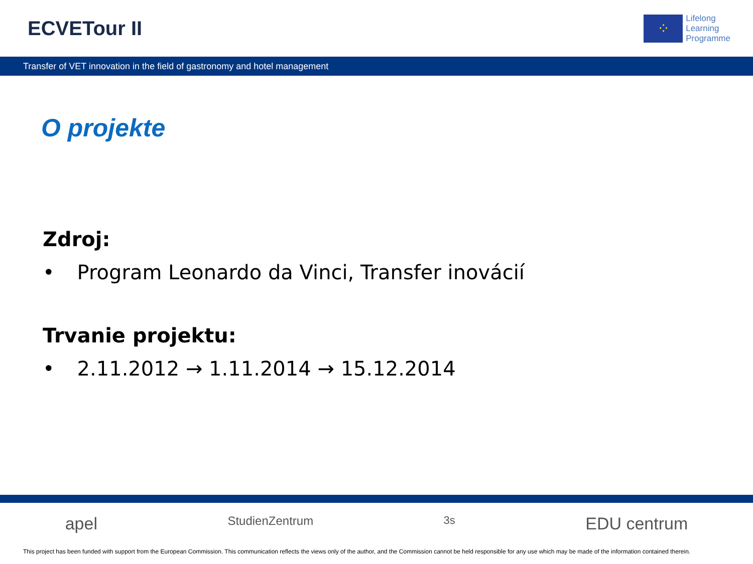ECVETour II
⁘
Lifelong
Learning
Programme
Transfer of VET innovation in the field of gastronomy and hotel management
O projekte
Zdroj:
• Program Leonardo da Vinci, Transfer inovácií
Trvanie projektu:
• 2.11.2012 → 1.11.2014 → 15.12.2014
apel StudienZentrum 3s EDU centrum
This project has been funded with support from the European Commission. This communication reflects the views only of the author, and the Commission cannot be held responsible for any use which may be made of the information contained therein.